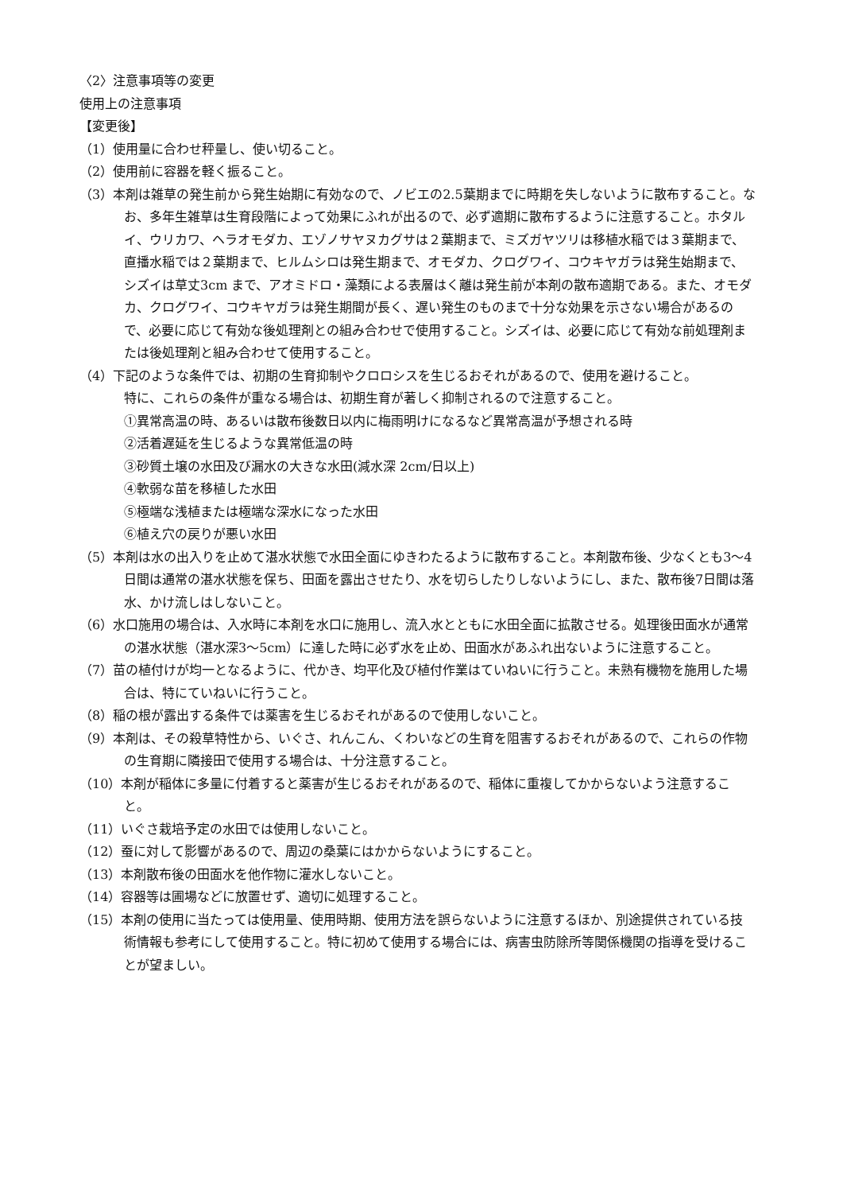〈2〉注意事項等の変更
使用上の注意事項
【変更後】
（1）使用量に合わせ秤量し、使い切ること。
（2）使用前に容器を軽く振ること。
（3）本剤は雑草の発生前から発生始期に有効なので、ノビエの2.5葉期までに時期を失しないように散布すること。なお、多年生雑草は生育段階によって効果にふれが出るので、必ず適期に散布するように注意すること。ホタルイ、ウリカワ、ヘラオモダカ、エゾノサヤヌカグサは２葉期まで、ミズガヤツリは移植水稲では３葉期まで、直播水稲では２葉期まで、ヒルムシロは発生期まで、オモダカ、クログワイ、コウキヤガラは発生始期まで、シズイは草丈3cm まで、アオミドロ・藻類による表層はく離は発生前が本剤の散布適期である。また、オモダカ、クログワイ、コウキヤガラは発生期間が長く、遅い発生のものまで十分な効果を示さない場合があるので、必要に応じて有効な後処理剤との組み合わせで使用すること。シズイは、必要に応じて有効な前処理剤または後処理剤と組み合わせて使用すること。
（4）下記のような条件では、初期の生育抑制やクロロシスを生じるおそれがあるので、使用を避けること。
特に、これらの条件が重なる場合は、初期生育が著しく抑制されるので注意すること。
①異常高温の時、あるいは散布後数日以内に梅雨明けになるなど異常高温が予想される時
②活着遅延を生じるような異常低温の時
③砂質土壌の水田及び漏水の大きな水田(減水深 2cm/日以上)
④軟弱な苗を移植した水田
⑤極端な浅植または極端な深水になった水田
⑥植え穴の戻りが悪い水田
（5）本剤は水の出入りを止めて湛水状態で水田全面にゆきわたるように散布すること。本剤散布後、少なくとも3～4日間は通常の湛水状態を保ち、田面を露出させたり、水を切らしたりしないようにし、また、散布後7日間は落水、かけ流しはしないこと。
（6）水口施用の場合は、入水時に本剤を水口に施用し、流入水とともに水田全面に拡散させる。処理後田面水が通常の湛水状態（湛水深3～5cm）に達した時に必ず水を止め、田面水があふれ出ないように注意すること。
（7）苗の植付けが均一となるように、代かき、均平化及び植付作業はていねいに行うこと。未熟有機物を施用した場合は、特にていねいに行うこと。
（8）稲の根が露出する条件では薬害を生じるおそれがあるので使用しないこと。
（9）本剤は、その殺草特性から、いぐさ、れんこん、くわいなどの生育を阻害するおそれがあるので、これらの作物の生育期に隣接田で使用する場合は、十分注意すること。
（10）本剤が稲体に多量に付着すると薬害が生じるおそれがあるので、稲体に重複してかからないよう注意すること。
（11）いぐさ栽培予定の水田では使用しないこと。
（12）蚕に対して影響があるので、周辺の桑葉にはかからないようにすること。
（13）本剤散布後の田面水を他作物に灌水しないこと。
（14）容器等は圃場などに放置せず、適切に処理すること。
（15）本剤の使用に当たっては使用量、使用時期、使用方法を誤らないように注意するほか、別途提供されている技術情報も参考にして使用すること。特に初めて使用する場合には、病害虫防除所等関係機関の指導を受けることが望ましい。